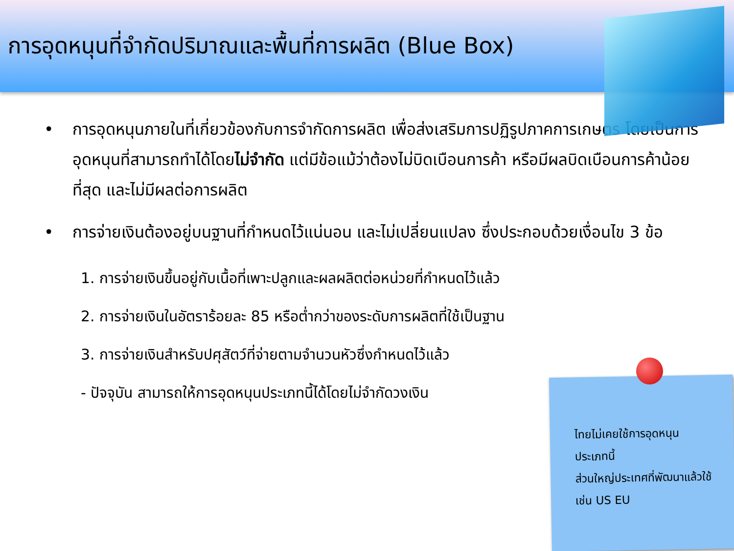การอุดหนุนที่จำกัดปริมาณและพื้นที่การผลิต (Blue Box)
• การอุดหนุนภายในที่เกี่ยวข้องกับการจำกัดการผลิต เพื่อส่งเสริมการปฏิรูปภาคการเกษตร โดยเป็นการอุดหนุนที่สามารถทำได้โดยไม่จำกัด แต่มีข้อแม้ว่าต้องไม่บิดเบือนการค้า หรือมีผลบิดเบือนการค้าน้อยที่สุด และไม่มีผลต่อการผลิต
• การจ่ายเงินต้องอยู่บนฐานที่กำหนดไว้แน่นอน และไม่เปลี่ยนแปลง ซึ่งประกอบด้วยเงื่อนไข 3 ข้อ
1. การจ่ายเงินขึ้นอยู่กับเนื้อที่เพาะปลูกและผลผลิตต่อหน่วยที่กำหนดไว้แล้ว
2. การจ่ายเงินในอัตราร้อยละ 85 หรือต่ำกว่าของระดับการผลิตที่ใช้เป็นฐาน
3. การจ่ายเงินสำหรับปศุสัตว์ที่จ่ายตามจำนวนหัวซึ่งกำหนดไว้แล้ว
- ปัจจุบัน สามารถให้การอุดหนุนประเภทนี้ได้โดยไม่จำกัดวงเงิน
ไทยไม่เคยใช้การอุดหนุน
ประเภทนี้
ส่วนใหญ่ประเทศที่พัฒนาแล้วใช้
เช่น US EU